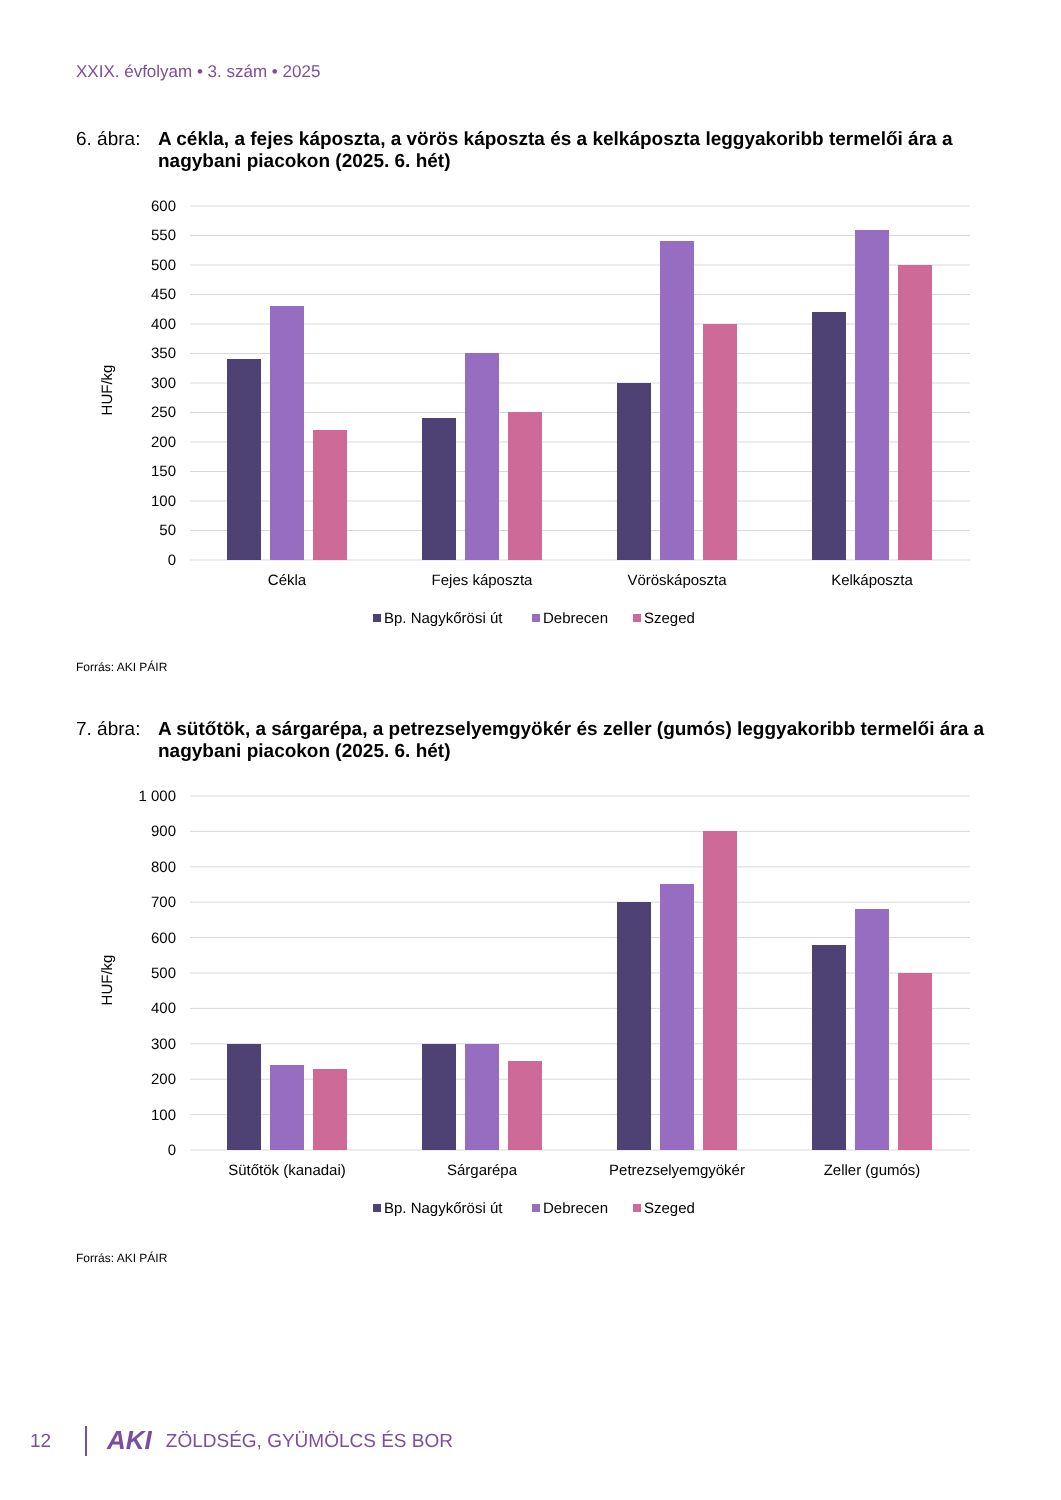XXIX. évfolyam • 3. szám • 2025
6. ábra: A cékla, a fejes káposzta, a vörös káposzta és a kelkáposzta leggyakoribb termelői ára a nagybani piacokon (2025. 6. hét)
600
550
500
450
400
350
300
250
200
150
100
50
0
HUF/kg
Cékla
Fejes káposzta
Vöröskáposzta
Kelkáposzta
Bp. Nagykőrösi út
Debrecen
Szeged
Forrás: AKI PÁIR
7. ábra: A sütőtök, a sárgarépa, a petrezselyemgyökér és zeller (gumós) leggyakoribb termelői ára a nagybani piacokon (2025. 6. hét)
1 000
900
800
700
600
500
400
300
200
100
0
HUF/kg
Sütőtök (kanadai)
Sárgarépa
Petrezselyemgyökér
Zeller (gumós)
Bp. Nagykőrösi út
Debrecen
Szeged
Forrás: AKI PÁIR
12 AKI ZÖLDSÉG, GYÜMÖLCS ÉS BOR